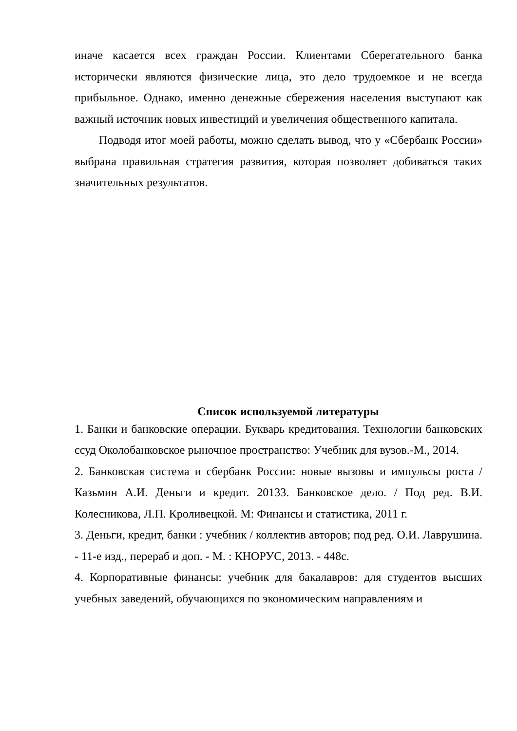иначе касается всех граждан России. Клиентами Сберегательного банка исторически являются физические лица, это дело трудоемкое и не всегда прибыльное. Однако, именно денежные сбережения населения выступают как важный источник новых инвестиций и увеличения общественного капитала.
Подводя итог моей работы, можно сделать вывод, что у «Сбербанк России» выбрана правильная стратегия развития, которая позволяет добиваться таких значительных результатов.
Список используемой литературы
1. Банки и банковские операции. Букварь кредитования. Технологии банковских ссуд Околобанковское рыночное пространство: Учебник для вузов.-М., 2014.
2. Банковская система и сбербанк России: новые вызовы и импульсы роста / Казьмин А.И. Деньги и кредит. 20133. Банковское дело. / Под ред. В.И. Колесникова, Л.П. Кроливецкой. М: Финансы и статистика, 2011 г.
3. Деньги, кредит, банки : учебник / коллектив авторов; под ред. О.И. Лаврушина. - 11-е изд., перераб и доп. - М. : КНОРУС, 2013. - 448с.
4. Корпоративные финансы: учебник для бакалавров: для студентов высших учебных заведений, обучающихся по экономическим направлениям и